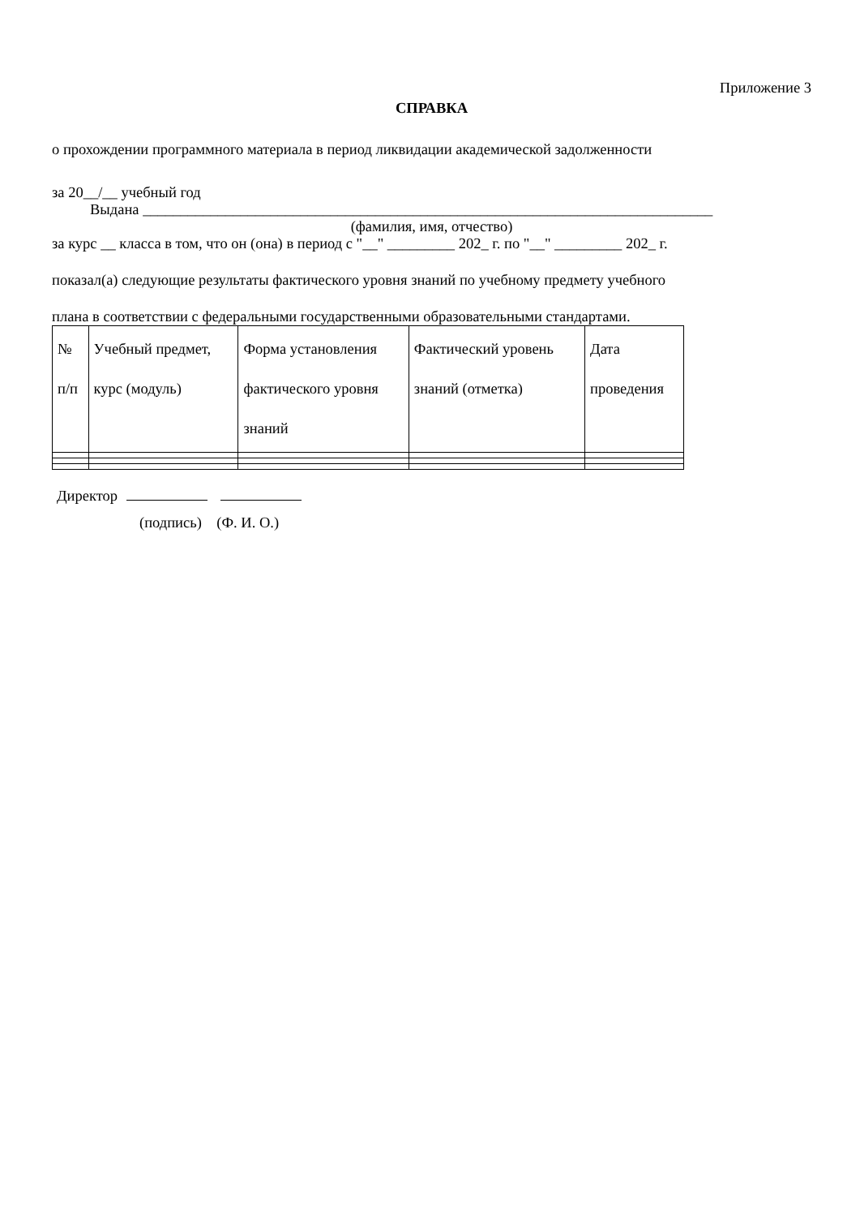Приложение 3
СПРАВКА
о прохождении программного материала в период ликвидации академической задолженности
за 20__/__ учебный год
Выдана ____________________________________________________________________________
(фамилия, имя, отчество)
за курс __ класса в том, что он (она) в период с "__" _________ 202_ г. по "__" _________ 202_ г.
показал(а) следующие результаты фактического уровня знаний по учебному предмету учебного
плана в соответствии с федеральными государственными образовательными стандартами.
| № п/п | Учебный предмет, курс (модуль) | Форма установления фактического уровня знаний | Фактический уровень знаний (отметка) | Дата проведения |
Директор
(подпись) (Ф. И. О.)